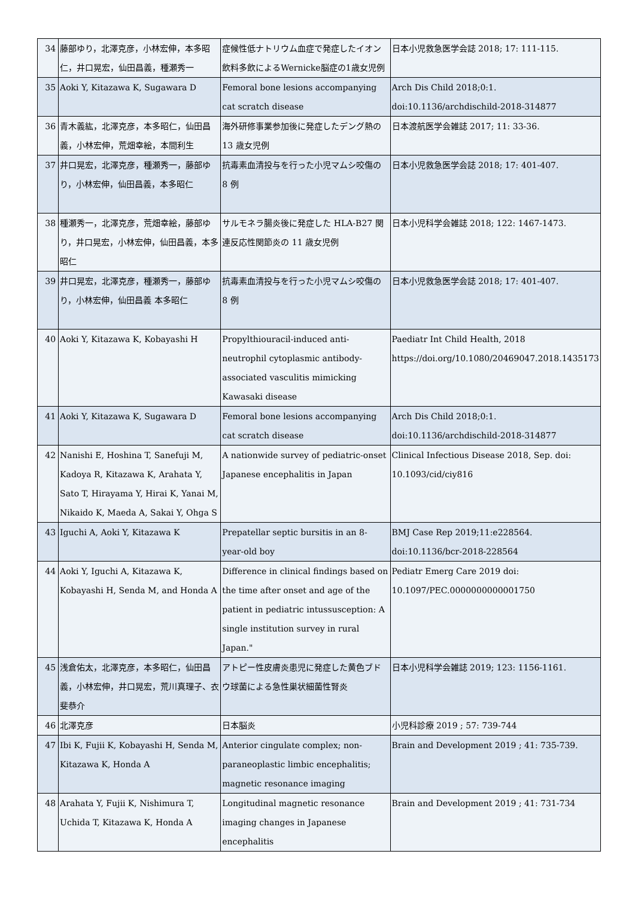| 34 | 藤部ゆり，北澤克彦，小林宏伸，本多昭仁，井口晃宏，仙田昌義，種瀬秀一 | 症候性低ナトリウム血症で発症したイオン飲料多飲によるWernicke脳症の1歳女児例 | 日本小児救急医学会誌 2018; 17: 111-115. |
| 35 | Aoki Y, Kitazawa K, Sugawara D | Femoral bone lesions accompanying cat scratch disease | Arch Dis Child 2018;0:1. doi:10.1136/archdischild-2018-314877 |
| 36 | 青木義紘，北澤克彦，本多昭仁，仙田昌義，小林宏伸，荒畑幸絵，本間利生 | 海外研修事業参加後に発症したデング熱の 13 歳女児例 | 日本渡航医学会雑誌 2017; 11: 33-36. |
| 37 | 井口晃宏，北澤克彦，種瀬秀一，藤部ゆり，小林宏伸，仙田昌義，本多昭仁 | 抗毒素血清投与を行った小児マムシ咬傷の 8 例 | 日本小児救急医学会誌 2018; 17: 401-407. |
| 38 | 種瀬秀一，北澤克彦，荒畑幸絵，藤部ゆり，井口晃宏，小林宏伸，仙田昌義，本多昭仁 | サルモネラ腸炎後に発症した HLA-B27 関連反応性関節炎の 11 歳女児例 | 日本小児科学会雑誌 2018; 122: 1467-1473. |
| 39 | 井口晃宏，北澤克彦，種瀬秀一，藤部ゆり，小林宏伸，仙田昌義 本多昭仁 | 抗毒素血清投与を行った小児マムシ咬傷の 8 例 | 日本小児救急医学会誌 2018; 17: 401-407. |
| 40 | Aoki Y, Kitazawa K, Kobayashi H | Propylthiouracil-induced anti-neutrophil cytoplasmic antibody-associated vasculitis mimicking Kawasaki disease | Paediatr Int Child Health, 2018 https://doi.org/10.1080/20469047.2018.1435173 |
| 41 | Aoki Y, Kitazawa K, Sugawara D | Femoral bone lesions accompanying cat scratch disease | Arch Dis Child 2018;0:1. doi:10.1136/archdischild-2018-314877 |
| 42 | Nanishi E, Hoshina T, Sanefuji M, Kadoya R, Kitazawa K, Arahata Y, Sato T, Hirayama Y, Hirai K, Yanai M, Nikaido K, Maeda A, Sakai Y, Ohga S | A nationwide survey of pediatric-onset Japanese encephalitis in Japan | Clinical Infectious Disease 2018, Sep. doi: 10.1093/cid/ciy816 |
| 43 | Iguchi A, Aoki Y, Kitazawa K | Prepatellar septic bursitis in an 8-year-old boy | BMJ Case Rep 2019;11:e228564. doi:10.1136/bcr-2018-228564 |
| 44 | Aoki Y, Iguchi A, Kitazawa K, Kobayashi H, Senda M, and Honda A | Difference in clinical findings based on the time after onset and age of the patient in pediatric intussusception: A single institution survey in rural Japan." | Pediatr Emerg Care 2019 doi: 10.1097/PEC.0000000000001750 |
| 45 | 浅倉佑太，北澤克彦，本多昭仁，仙田昌義，小林宏伸，井口晃宏，荒川真理子、衣斐恭介 | アトピー性皮膚炎患児に発症した黄色ブドウ球菌による急性巣状細菌性腎炎 | 日本小児科学会雑誌 2019; 123: 1156-1161. |
| 46 | 北澤克彦 | 日本脳炎 | 小児科診療 2019 ; 57: 739-744 |
| 47 | Ibi K, Fujii K, Kobayashi H, Senda M, Kitazawa K, Honda A | Anterior cingulate complex; non-paraneoplastic limbic encephalitis; magnetic resonance imaging | Brain and Development 2019 ; 41: 735-739. |
| 48 | Arahata Y, Fujii K, Nishimura T, Uchida T, Kitazawa K, Honda A | Longitudinal magnetic resonance imaging changes in Japanese encephalitis | Brain and Development 2019 ; 41: 731-734 |